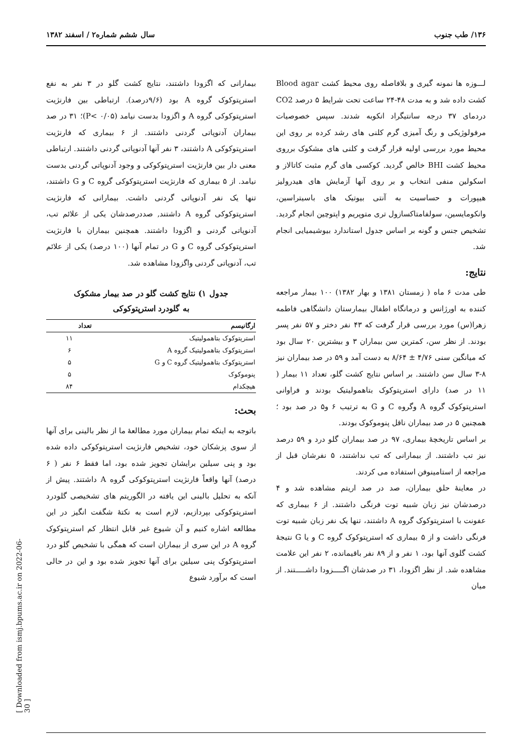۱۳۶/ طب جنوب سال ششم شماره۲ / اسفند ۱۳۸۲
لـــوزه ها نمونه گیری و بلافاصله روی محیط کشت Blood agar کشت داده شد و به مدت ۴۸-۲۴ ساعت تحت شرایط ۵ درصد CO2 دردمای ۳۷ درجه سانتیگراد انکوبه شدند. سپس خصوصیات مرفولوژیکی و رنگ آمیزی گرم کلنی های رشد کرده بر روی این محیط مورد بررسی اولیه قرار گرفت و کلنی های مشکوک برروی محیط کشت BHI خالص گردید. کوکسی های گرم مثبت کاتالاز و اسکولین منفی انتخاب و بر روی آنها آزمایش های هیدرولیز هیپورات و حساسیت به آنتی بیوتیک های باسیتراسین، وانکومایسین، سولفامتاکسازول تری متوپریم و اپتوچین انجام گردید. تشخیص جنس و گونه بر اساس جدول استاندارد بیوشیمیایی انجام شد.
نتایج:
طی مدت ۶ ماه ( زمستان ۱۳۸۱ و بهار ۱۳۸۲) ۱۰۰ بیمار مراجعه کننده به اورژانس و درمانگاه اطفال بیمارستان دانشگاهی فاطمه زهرا(س) مورد بررسی قرار گرفت که ۴۳ نفر دختر و ۵۷ نفر پسر بودند. از نظر سن، کمترین سن بیماران ۳ و بیشترین ۲۰ سال بود که میانگین سنی ۴/۷۶ ± ۸/۶۴ به دست آمد و ۵۹ در صد بیماران نیز ۸-۳ سال سن داشتند. بر اساس نتایج کشت گلو، تعداد ۱۱ بیمار ( ۱۱ در صد) دارای استرپتوکوک بتاهمولیتیک بودند و فراوانی استرپتوکوک گروه A وگروه C و G به ترتیب ۶ و۵ در صد بود ؛ همچنین ۵ در صد بیماران ناقل پنوموکوک بودند.
بر اساس تاریخچهٔ بیماری، ۹۷ در صد بیماران گلو درد و ۵۹ درصد نیز تب داشتند. از بیمارانی که تب نداشتند، ۵ نفرشان قبل از مراجعه از استامینوفن استفاده می کردند.
در معاینهٔ حلق بیماران، صد در صد اریتم مشاهده شد و ۴ درصدشان نیز زبان شبیه توت فرنگی داشتند. از ۶ بیماری که عفونت با استرپتوکوک گروه A داشتند، تنها یک نفر زبان شبیه توت فرنگی داشت و از ۵ بیماری که استرپتوکوک گروه C و یا G نتیجهٔ کشت گلوی آنها بود، ۱ نفر و از ۸۹ نفر باقیمانده، ۲ نفر این علامت مشاهده شد. از نظر اگزودا، ۳۱ در صدشان اگـــــزودا داشـــــتند. از میان
بیمارانی که اگزودا داشتند، نتایج کشت گلو در ۳ نفر به نفع استرپتوکوک گروه A بود (۹/۶درصد). ارتباطی بین فارنژیت استرپتوکوکی گروه A و اگزودا بدست نیامد (P< ۰/۰۵)؛ ۳۱ در صد بیماران آدنوپاتی گردنی داشتند. از ۶ بیماری که فارنژیت استرپتوکوکی A داشتند، ۳ نفر آنها آدنوپاتی گردنی داشتند. ارتباطی معنی دار بین فارنژیت استرپتوکوکی و وجود آدنوپاتی گردنی بدست نیامد. از ۵ بیماری که فارنژیت استرپتوکوکی گروه C و G داشتند، تنها یک نفر آدنوپاتی گردنی داشت. بیمارانی که فارنژیت استرپتوکوکی گروه A داشتند, صددرصدشان یکی از علائم تب، آدنوپاتی گردنی و اگزودا داشتند. همچنین بیماران با فارنژیت استرپتوکوکی گروه C و G در تمام آنها (۱۰۰ درصد) یکی از علائم تب، آدنوپاتی گردنی واگزودا مشاهده شد.
جدول ۱) نتایج کشت گلو در صد بیمار مشکوک
به گلودرد استرپتوکوکی
| ارگانیسم | تعداد |
| --- | --- |
| استرپتوکوک بتاهمولیتیک | ۱۱ |
| استرپتوکوک بتاهمولیتیک گروه A | ۶ |
| استرپتوکوک بتاهمولیتیک گروه C و G | ۵ |
| پنوموکوک | ۵ |
| هیچکدام | ۸۴ |
بحث:
باتوجه به اینکه تمام بیماران مورد مطالعهٔ ما از نظر بالینی برای آنها از سوی پزشکان خود، تشخیص فارنژیت استرپتوکوکی داده شده بود و پنی سیلین برایشان تجویز شده بود، اما فقط ۶ نفر ( ۶ درصد) آنها واقعاً فارنژیت استرپتوکوکی گروه A داشتند. پیش از آنکه به تحلیل بالینی این یافته در الگوریتم های تشخیصی گلودرد استرپتوکوکی بپردازیم، لازم است به نکتهٔ شگفت انگیز در این مطالعه اشاره کنیم و آن شیوع غیر قابل انتظار کم استرپتوکوک گروه A در این سری از بیماران است که همگی با تشخیص گلو درد استرپتوکوک پنی سیلین برای آنها تجویز شده بود و این در حالی است که برآورد شیوع
[ Downloaded from ismj.bpums.ac.ir on 2022-06-30 ]